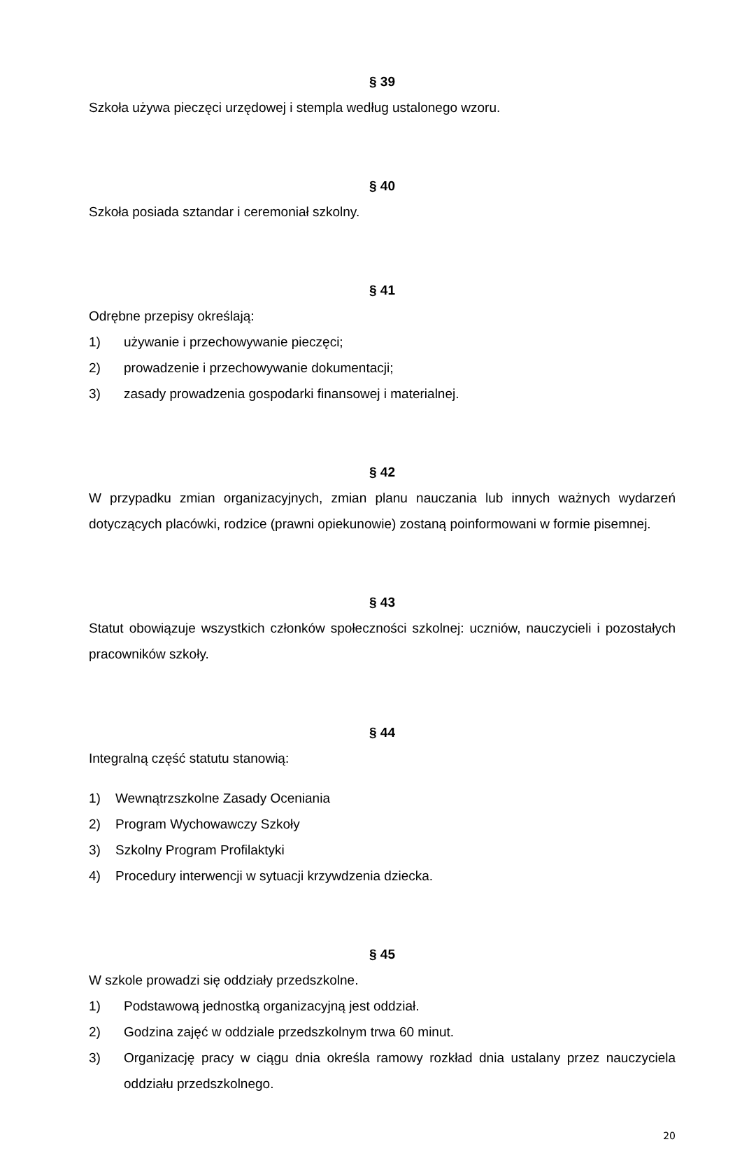§ 39
Szkoła używa pieczęci urzędowej i stempla według ustalonego wzoru.
§ 40
Szkoła posiada sztandar i ceremoniał szkolny.
§ 41
Odrębne przepisy określają:
1) używanie i przechowywanie pieczęci;
2) prowadzenie i przechowywanie dokumentacji;
3) zasady prowadzenia gospodarki finansowej i materialnej.
§ 42
W przypadku zmian organizacyjnych, zmian planu nauczania lub innych ważnych wydarzeń dotyczących placówki, rodzice (prawni opiekunowie) zostaną poinformowani w formie pisemnej.
§ 43
Statut obowiązuje wszystkich członków społeczności szkolnej: uczniów, nauczycieli i pozostałych pracowników szkoły.
§ 44
Integralną część statutu stanowią:
1) Wewnątrzszkolne Zasady Oceniania
2) Program Wychowawczy Szkoły
3) Szkolny Program Profilaktyki
4) Procedury interwencji w sytuacji krzywdzenia dziecka.
§ 45
W szkole prowadzi się oddziały przedszkolne.
1) Podstawową jednostką organizacyjną jest oddział.
2) Godzina zajęć w oddziale przedszkolnym trwa 60 minut.
3) Organizację pracy w ciągu dnia określa ramowy rozkład dnia ustalany przez nauczyciela oddziału przedszkolnego.
20